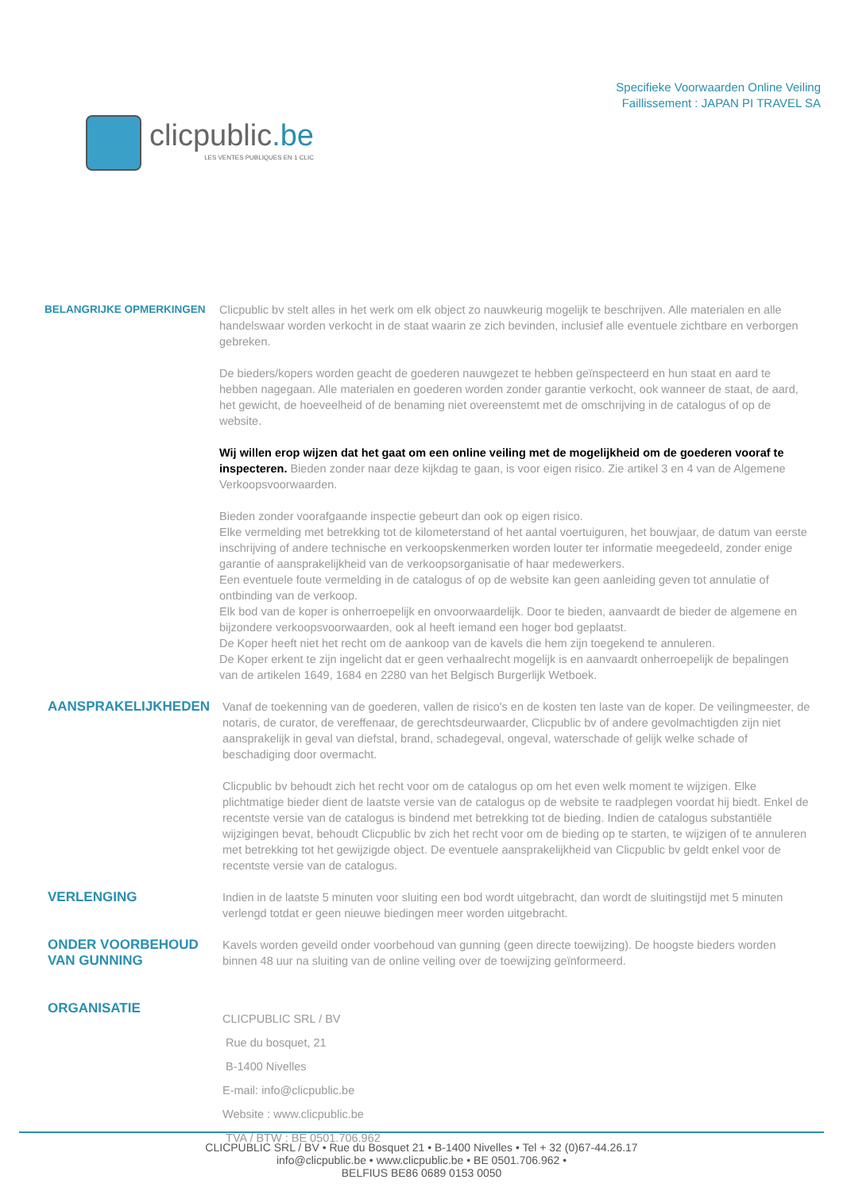clicpublic.be
LES VENTES PUBLIQUES EN 1 CLIC
Specifieke Voorwaarden Online Veiling
Faillissement : JAPAN PI TRAVEL SA
BELANGRIJKE OPMERKINGEN Clicpublic bv stelt alles in het werk om elk object zo nauwkeurig mogelijk te beschrijven. Alle materialen en alle handelswaar worden verkocht in de staat waarin ze zich bevinden, inclusief alle eventuele zichtbare en verborgen gebreken.
De bieders/kopers worden geacht de goederen nauwgezet te hebben geïnspecteerd en hun staat en aard te hebben nagegaan. Alle materialen en goederen worden zonder garantie verkocht, ook wanneer de staat, de aard, het gewicht, de hoeveelheid of de benaming niet overeenstemt met de omschrijving in de catalogus of op de website.
Wij willen erop wijzen dat het gaat om een online veiling met de mogelijkheid om de goederen vooraf te inspecteren. Bieden zonder naar deze kijkdag te gaan, is voor eigen risico. Zie artikel 3 en 4 van de Algemene Verkoopsvoorwaarden.
Bieden zonder voorafgaande inspectie gebeurt dan ook op eigen risico.
Elke vermelding met betrekking tot de kilometerstand of het aantal voertuiguren, het bouwjaar, de datum van eerste inschrijving of andere technische en verkoopskenmerken worden louter ter informatie meegedeeld, zonder enige garantie of aansprakelijkheid van de verkoopsorganisatie of haar medewerkers.
Een eventuele foute vermelding in de catalogus of op de website kan geen aanleiding geven tot annulatie of ontbinding van de verkoop.
Elk bod van de koper is onherroepelijk en onvoorwaardelijk. Door te bieden, aanvaardt de bieder de algemene en bijzondere verkoopsvoorwaarden, ook al heeft iemand een hoger bod geplaatst.
De Koper heeft niet het recht om de aankoop van de kavels die hem zijn toegekend te annuleren.
De Koper erkent te zijn ingelicht dat er geen verhaalrecht mogelijk is en aanvaardt onherroepelijk de bepalingen van de artikelen 1649, 1684 en 2280 van het Belgisch Burgerlijk Wetboek.
AANSPRAKELIJKHEDEN
Vanaf de toekenning van de goederen, vallen de risico's en de kosten ten laste van de koper. De veilingmeester, de notaris, de curator, de vereffenaar, de gerechtsdeurwaarder, Clicpublic bv of andere gevolmachtigden zijn niet aansprakelijk in geval van diefstal, brand, schadegeval, ongeval, waterschade of gelijk welke schade of beschadiging door overmacht.
Clicpublic bv behoudt zich het recht voor om de catalogus op om het even welk moment te wijzigen. Elke plichtmatige bieder dient de laatste versie van de catalogus op de website te raadplegen voordat hij biedt. Enkel de recentste versie van de catalogus is bindend met betrekking tot de bieding. Indien de catalogus substantiële wijzigingen bevat, behoudt Clicpublic bv zich het recht voor om de bieding op te starten, te wijzigen of te annuleren met betrekking tot het gewijzigde object. De eventuele aansprakelijkheid van Clicpublic bv geldt enkel voor de recentste versie van de catalogus.
VERLENGING
Indien in de laatste 5 minuten voor sluiting een bod wordt uitgebracht, dan wordt de sluitingstijd met 5 minuten verlengd totdat er geen nieuwe biedingen meer worden uitgebracht.
ONDER VOORBEHOUD VAN GUNNING
Kavels worden geveild onder voorbehoud van gunning (geen directe toewijzing). De hoogste bieders worden binnen 48 uur na sluiting van de online veiling over de toewijzing geïnformeerd.
ORGANISATIE
CLICPUBLIC SRL / BV
Rue du bosquet, 21
B-1400 Nivelles
E-mail: info@clicpublic.be
Website : www.clicpublic.be
TVA / BTW : BE 0501.706.962
CLICPUBLIC SRL / BV • Rue du Bosquet 21 • B-1400 Nivelles • Tel + 32 (0)67-44.26.17
info@clicpublic.be • www.clicpublic.be • BE 0501.706.962 •
BELFIUS BE86 0689 0153 0050